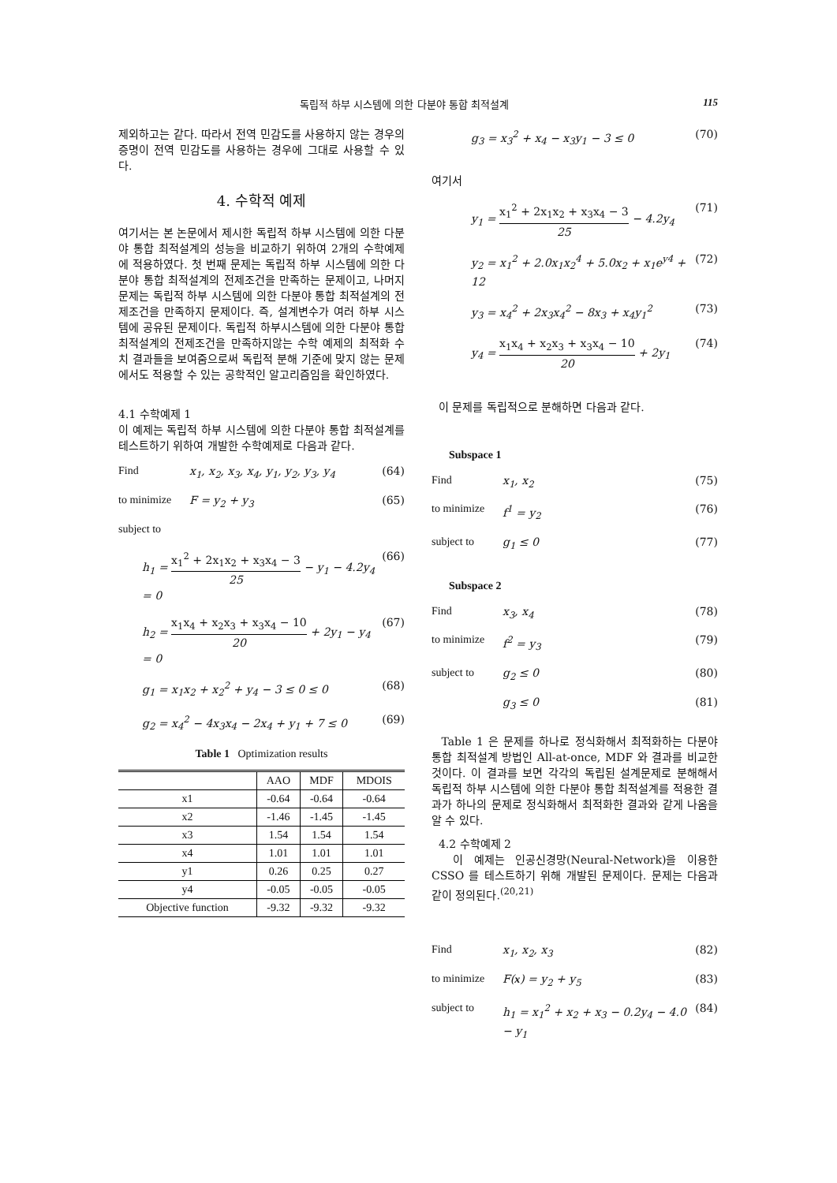독립적 하부 시스템에 의한 다분야 통합 최적설계 115
제외하고는 같다. 따라서 전역 민감도를 사용하지 않는 경우의 증명이 전역 민감도를 사용하는 경우에 그대로 사용할 수 있다.
4. 수학적 예제
여기서는 본 논문에서 제시한 독립적 하부 시스템에 의한 다분야 통합 최적설계의 성능을 비교하기 위하여 2개의 수학예제에 적용하였다. 첫 번째 문제는 독립적 하부 시스템에 의한 다분야 통합 최적설계의 전제조건을 만족하는 문제이고, 나머지 문제는 독립적 하부 시스템에 의한 다분야 통합 최적설계의 전제조건을 만족하지 문제이다. 즉, 설계변수가 여러 하부 시스템에 공유된 문제이다. 독립적 하부시스템에 의한 다분야 통합 최적설계의 전제조건을 만족하지않는 수학 예제의 최적화 수치 결과들을 보여줌으로써 독립적 분해 기준에 맞지 않는 문제에서도 적용할 수 있는 공학적인 알고리즘임을 확인하였다.
4.1 수학예제 1
이 예제는 독립적 하부 시스템에 의한 다분야 통합 최적설계를 테스트하기 위하여 개발한 수학예제로 다음과 같다.
Find x<sub>1</sub>, x<sub>2</sub>, x<sub>3</sub>, x<sub>4</sub>, y<sub>1</sub>, y<sub>2</sub>, y<sub>3</sub>, y<sub>4</sub> (64)
to minimize F = y<sub>2</sub> + y<sub>3</sub> (65)
subject to
h<sub>1</sub> = x<sub>1</sub><sup>2</sup> + 2x<sub>1</sub>x<sub>2</sub> + x<sub>3</sub>x<sub>4</sub> − 3 25 − y<sub>1</sub> − 4.2y<sub>4</sub> = 0 (66)
h<sub>2</sub> = x<sub>1</sub>x<sub>4</sub> + x<sub>2</sub>x<sub>3</sub> + x<sub>3</sub>x<sub>4</sub> − 10 20 + 2y<sub>1</sub> − y<sub>4</sub> = 0 (67)
g<sub>1</sub> = x<sub>1</sub>x<sub>2</sub> + x<sub>2</sub><sup>2</sup> + y<sub>4</sub> − 3 ≤ 0 ≤ 0 (68)
g<sub>2</sub> = x<sub>4</sub><sup>2</sup> − 4x<sub>3</sub>x<sub>4</sub> − 2x<sub>4</sub> + y<sub>1</sub> + 7 ≤ 0 (69)
Table 1 Optimization results
| | AAO | MDF | MDOIS |
| --- | --- | --- | --- |
| x1 | -0.64 | -0.64 | -0.64 |
| x2 | -1.46 | -1.45 | -1.45 |
| x3 | 1.54 | 1.54 | 1.54 |
| x4 | 1.01 | 1.01 | 1.01 |
| y1 | 0.26 | 0.25 | 0.27 |
| y4 | -0.05 | -0.05 | -0.05 |
| Objective function | -9.32 | -9.32 | -9.32 |
g<sub>3</sub> = x<sub>3</sub><sup>2</sup> + x<sub>4</sub> − x<sub>3</sub>y<sub>1</sub> − 3 ≤ 0 (70)
여기서
y<sub>1</sub> = x<sub>1</sub><sup>2</sup> + 2x<sub>1</sub>x<sub>2</sub> + x<sub>3</sub>x<sub>4</sub> − 3 25 − 4.2y<sub>4</sub> (71)
y<sub>2</sub> = x<sub>1</sub><sup>2</sup> + 2.0x<sub>1</sub>x<sub>2</sub><sup>4</sup> + 5.0x<sub>2</sub> + x<sub>1</sub>e<sup>y4</sup> + 12 (72)
y<sub>3</sub> = x<sub>4</sub><sup>2</sup> + 2x<sub>3</sub>x<sub>4</sub><sup>2</sup> − 8x<sub>3</sub> + x<sub>4</sub>y<sub>1</sub><sup>2</sup> (73)
y<sub>4</sub> = x<sub>1</sub>x<sub>4</sub> + x<sub>2</sub>x<sub>3</sub> + x<sub>3</sub>x<sub>4</sub> − 10 20 + 2y<sub>1</sub> (74)
이 문제를 독립적으로 분해하면 다음과 같다.
Subspace 1
Find x<sub>1</sub>, x<sub>2</sub> (75)
to minimize f<sup>1</sup> = y<sub>2</sub> (76)
subject to g<sub>1</sub> ≤ 0 (77)
Subspace 2
Find x<sub>3</sub>, x<sub>4</sub> (78)
to minimize f<sup>2</sup> = y<sub>3</sub> (79)
subject to g<sub>2</sub> ≤ 0 (80)
g<sub>3</sub> ≤ 0 (81)
Table 1 은 문제를 하나로 정식화해서 최적화하는 다분야 통합 최적설계 방법인 All-at-once, MDF 와 결과를 비교한 것이다. 이 결과를 보면 각각의 독립된 설계문제로 분해해서 독립적 하부 시스템에 의한 다분야 통합 최적설계를 적용한 결과가 하나의 문제로 정식화해서 최적화한 결과와 같게 나옴을 알 수 있다.
4.2 수학예제 2
이 예제는 인공신경망(Neural-Network)을 이용한 CSSO 를 테스트하기 위해 개발된 문제이다. 문제는 다음과 같이 정의된다.<sup>(20,21)</sup>
Find x<sub>1</sub>, x<sub>2</sub>, x<sub>3</sub> (82)
to minimize F(x) = y<sub>2</sub> + y<sub>5</sub> (83)
subject to h<sub>1</sub> = x<sub>1</sub><sup>2</sup> + x<sub>2</sub> + x<sub>3</sub> − 0.2y<sub>4</sub> − 4.0 − y<sub>1</sub> (84)